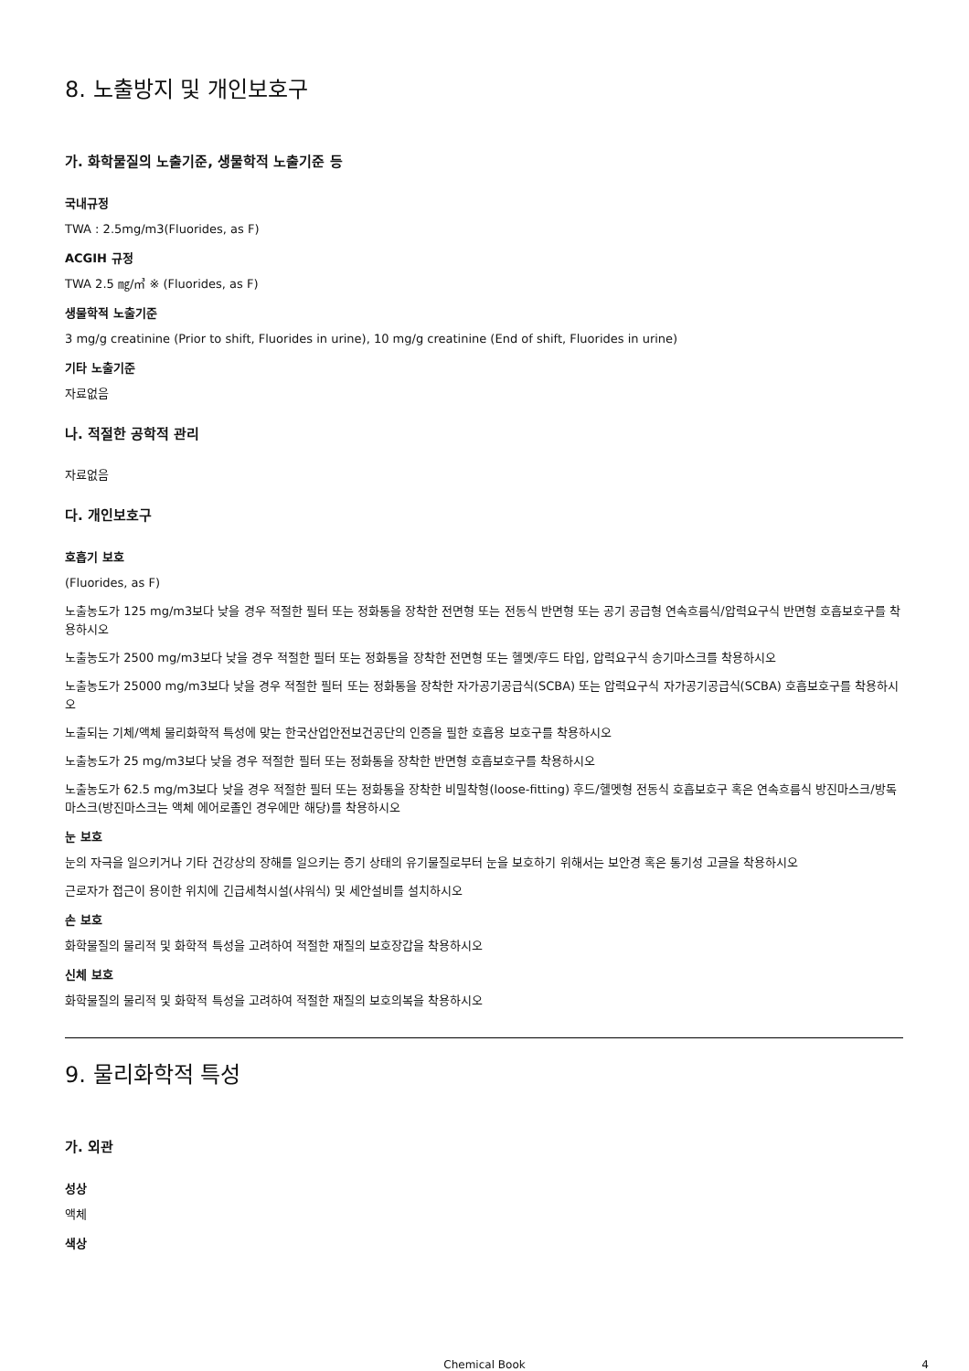8. 노출방지 및 개인보호구
가. 화학물질의 노출기준, 생물학적 노출기준 등
국내규정
TWA : 2.5mg/m3(Fluorides, as F)
ACGIH 규정
TWA 2.5 ㎎/㎥ ※ (Fluorides, as F)
생물학적 노출기준
3 mg/g creatinine (Prior to shift, Fluorides in urine), 10 mg/g creatinine (End of shift, Fluorides in urine)
기타 노출기준
자료없음
나. 적절한 공학적 관리
자료없음
다. 개인보호구
호흡기 보호
(Fluorides, as F)
노출농도가 125 mg/m3보다 낮을 경우 적절한 필터 또는 정화통을 장착한 전면형 또는 전동식 반면형 또는 공기 공급형 연속흐름식/압력요구식 반면형 호흡보호구를 착용하시오
노출농도가 2500 mg/m3보다 낮을 경우 적절한 필터 또는 정화통을 장착한 전면형 또는 헬멧/후드 타입, 압력요구식 송기마스크를 착용하시오
노출농도가 25000 mg/m3보다 낮을 경우 적절한 필터 또는 정화통을 장착한 자가공기공급식(SCBA) 또는 압력요구식 자가공기공급식(SCBA) 호흡보호구를 착용하시오
노출되는 기체/액체 물리화학적 특성에 맞는 한국산업안전보건공단의 인증을 필한 호흡용 보호구를 착용하시오
노출농도가 25 mg/m3보다 낮을 경우 적절한 필터 또는 정화통을 장착한 반면형 호흡보호구를 착용하시오
노출농도가 62.5 mg/m3보다 낮을 경우 적절한 필터 또는 정화통을 장착한 비밀착형(loose-fitting) 후드/헬멧형 전동식 호흡보호구 혹은 연속흐름식 방진마스크/방독마스크(방진마스크는 액체 에어로졸인 경우에만 해당)를 착용하시오
눈 보호
눈의 자극을 일으키거나 기타 건강상의 장해를 일으키는 증기 상태의 유기물질로부터 눈을 보호하기 위해서는 보안경 혹은 통기성 고글을 착용하시오
근로자가 접근이 용이한 위치에 긴급세척시설(샤워식) 및 세안설비를 설치하시오
손 보호
화학물질의 물리적 및 화학적 특성을 고려하여 적절한 재질의 보호장갑을 착용하시오
신체 보호
화학물질의 물리적 및 화학적 특성을 고려하여 적절한 재질의 보호의복을 착용하시오
9. 물리화학적 특성
가. 외관
성상
액체
색상
Chemical Book 4